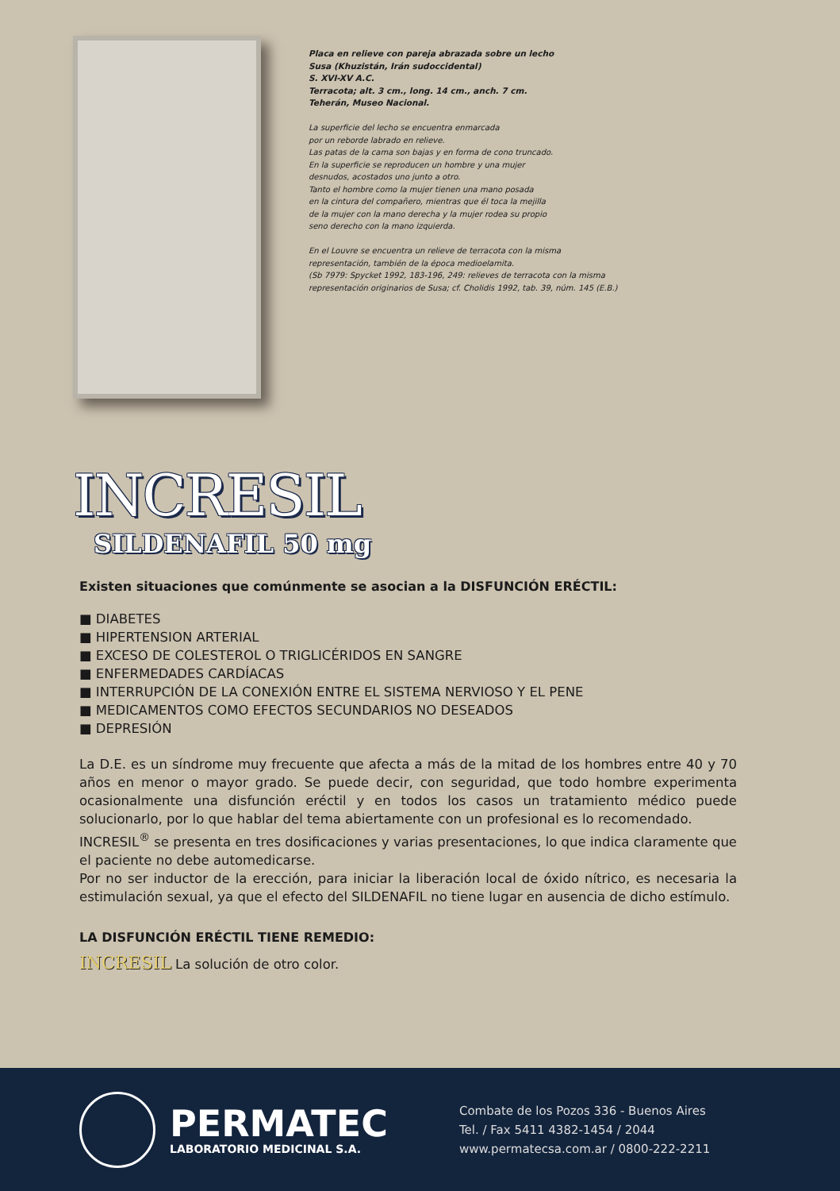Placa en relieve con pareja abrazada sobre un lecho
Susa (Khuzistán, Irán sudoccidental)
S. XVI-XV A.C.
Terracota; alt. 3 cm., long. 14 cm., anch. 7 cm.
Teherán, Museo Nacional.
La superficie del lecho se encuentra enmarcada
por un reborde labrado en relieve.
Las patas de la cama son bajas y en forma de cono truncado.
En la superficie se reproducen un hombre y una mujer
desnudos, acostados uno junto a otro.
Tanto el hombre como la mujer tienen una mano posada
en la cintura del compañero, mientras que él toca la mejilla
de la mujer con la mano derecha y la mujer rodea su propio
seno derecho con la mano izquierda.
En el Louvre se encuentra un relieve de terracota con la misma
representación, también de la época medioelamita.
(Sb 7979: Spycket 1992, 183-196, 249: relieves de terracota con la misma
representación originarios de Susa; cf. Cholidis 1992, tab. 39, núm. 145 (E.B.)
INCRESIL
SILDENAFIL 50 mg
Existen situaciones que comúnmente se asocian a la DISFUNCIÓN ERÉCTIL:
■ DIABETES
■ HIPERTENSION ARTERIAL
■ EXCESO DE COLESTEROL O TRIGLICÉRIDOS EN SANGRE
■ ENFERMEDADES CARDÍACAS
■ INTERRUPCIÓN DE LA CONEXIÓN ENTRE EL SISTEMA NERVIOSO Y EL PENE
■ MEDICAMENTOS COMO EFECTOS SECUNDARIOS NO DESEADOS
■ DEPRESIÓN
La D.E. es un síndrome muy frecuente que afecta a más de la mitad de los hombres entre 40 y 70 años en menor o mayor grado. Se puede decir, con seguridad, que todo hombre experimenta ocasionalmente una disfunción eréctil y en todos los casos un tratamiento médico puede solucionarlo, por lo que hablar del tema abiertamente con un profesional es lo recomendado.
INCRESIL<sup>®</sup> se presenta en tres dosificaciones y varias presentaciones, lo que indica claramente que el paciente no debe automedicarse.
Por no ser inductor de la erección, para iniciar la liberación local de óxido nítrico, es necesaria la estimulación sexual, ya que el efecto del SILDENAFIL no tiene lugar en ausencia de dicho estímulo.
LA DISFUNCIÓN ERÉCTIL TIENE REMEDIO:
INCRESIL La solución de otro color.
PERMATEC
LABORATORIO MEDICINAL S.A.
Combate de los Pozos 336 - Buenos Aires
Tel. / Fax 5411 4382-1454 / 2044
www.permatecsa.com.ar / 0800-222-2211